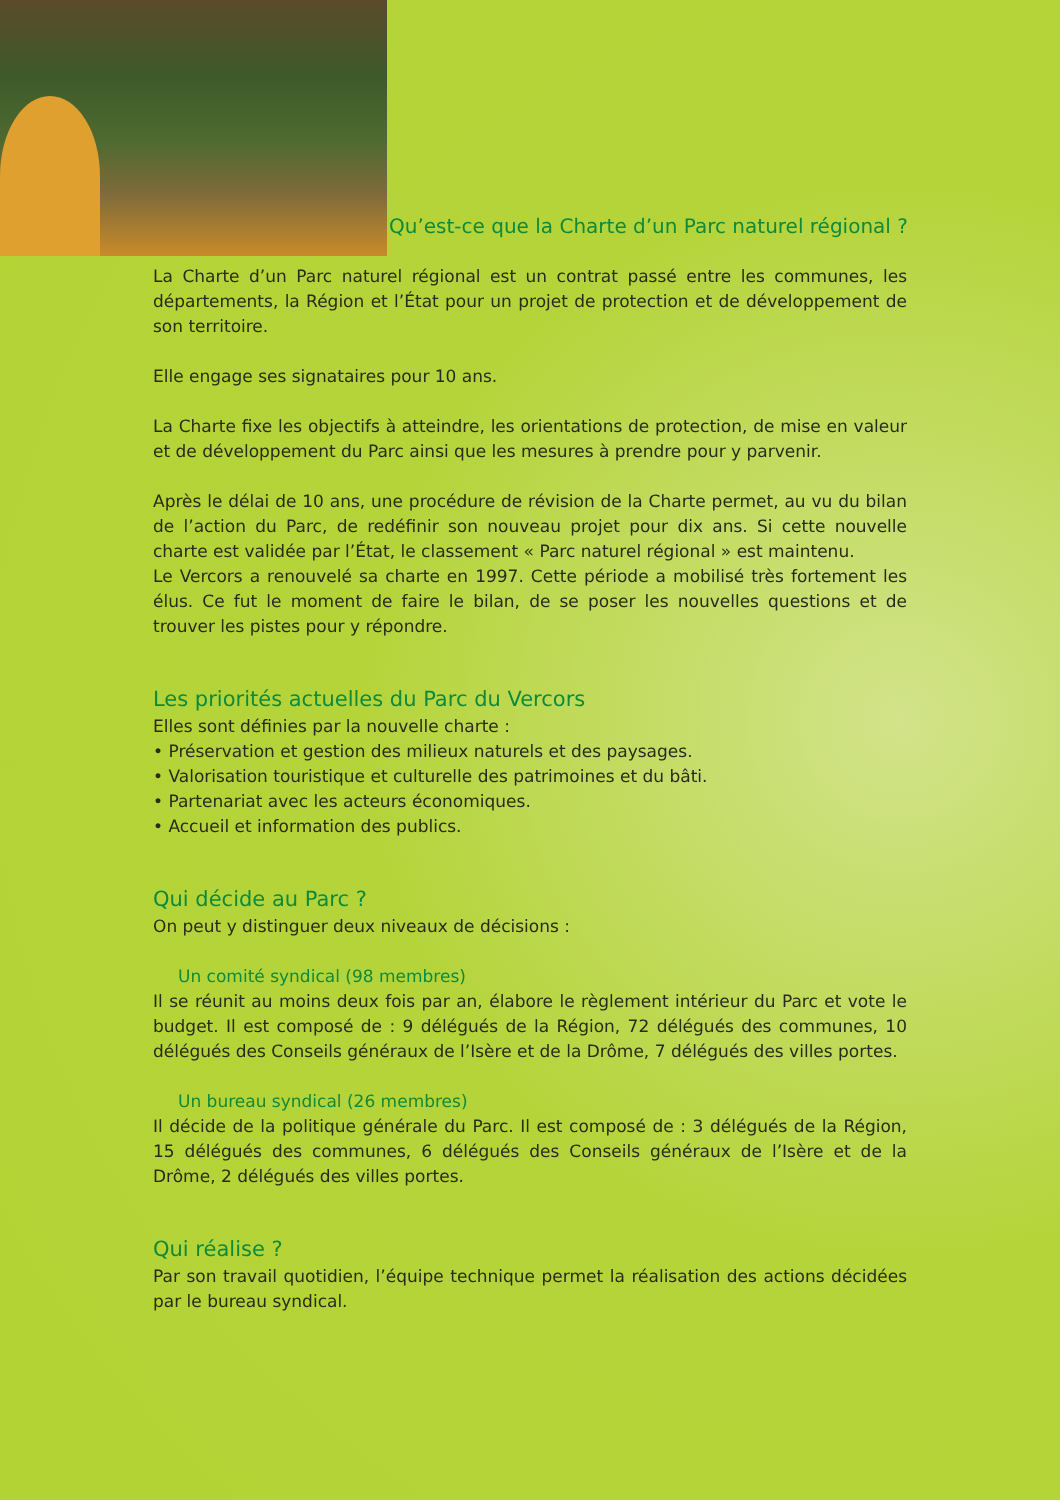Qu’est-ce que la Charte d’un Parc naturel régional ?
La Charte d’un Parc naturel régional est un contrat passé entre les communes, les départements, la Région et l’État pour un projet de protection et de développement de son territoire.
Elle engage ses signataires pour 10 ans.
La Charte fixe les objectifs à atteindre, les orientations de protection, de mise en valeur et de développement du Parc ainsi que les mesures à prendre pour y parvenir.
Après le délai de 10 ans, une procédure de révision de la Charte permet, au vu du bilan de l’action du Parc, de redéfinir son nouveau projet pour dix ans. Si cette nouvelle charte est validée par l’État, le classement « Parc naturel régional » est maintenu.
Le Vercors a renouvelé sa charte en 1997. Cette période a mobilisé très fortement les élus. Ce fut le moment de faire le bilan, de se poser les nouvelles questions et de trouver les pistes pour y répondre.
Les priorités actuelles du Parc du Vercors
Elles sont définies par la nouvelle charte :
• Préservation et gestion des milieux naturels et des paysages.
• Valorisation touristique et culturelle des patrimoines et du bâti.
• Partenariat avec les acteurs économiques.
• Accueil et information des publics.
Qui décide au Parc ?
On peut y distinguer deux niveaux de décisions :
Un comité syndical (98 membres)
Il se réunit au moins deux fois par an, élabore le règlement intérieur du Parc et vote le budget. Il est composé de : 9 délégués de la Région, 72 délégués des communes, 10 délégués des Conseils généraux de l’Isère et de la Drôme, 7 délégués des villes portes.
Un bureau syndical (26 membres)
Il décide de la politique générale du Parc. Il est composé de : 3 délégués de la Région, 15 délégués des communes, 6 délégués des Conseils généraux de l’Isère et de la Drôme, 2 délégués des villes portes.
Qui réalise ?
Par son travail quotidien, l’équipe technique permet la réalisation des actions décidées par le bureau syndical.